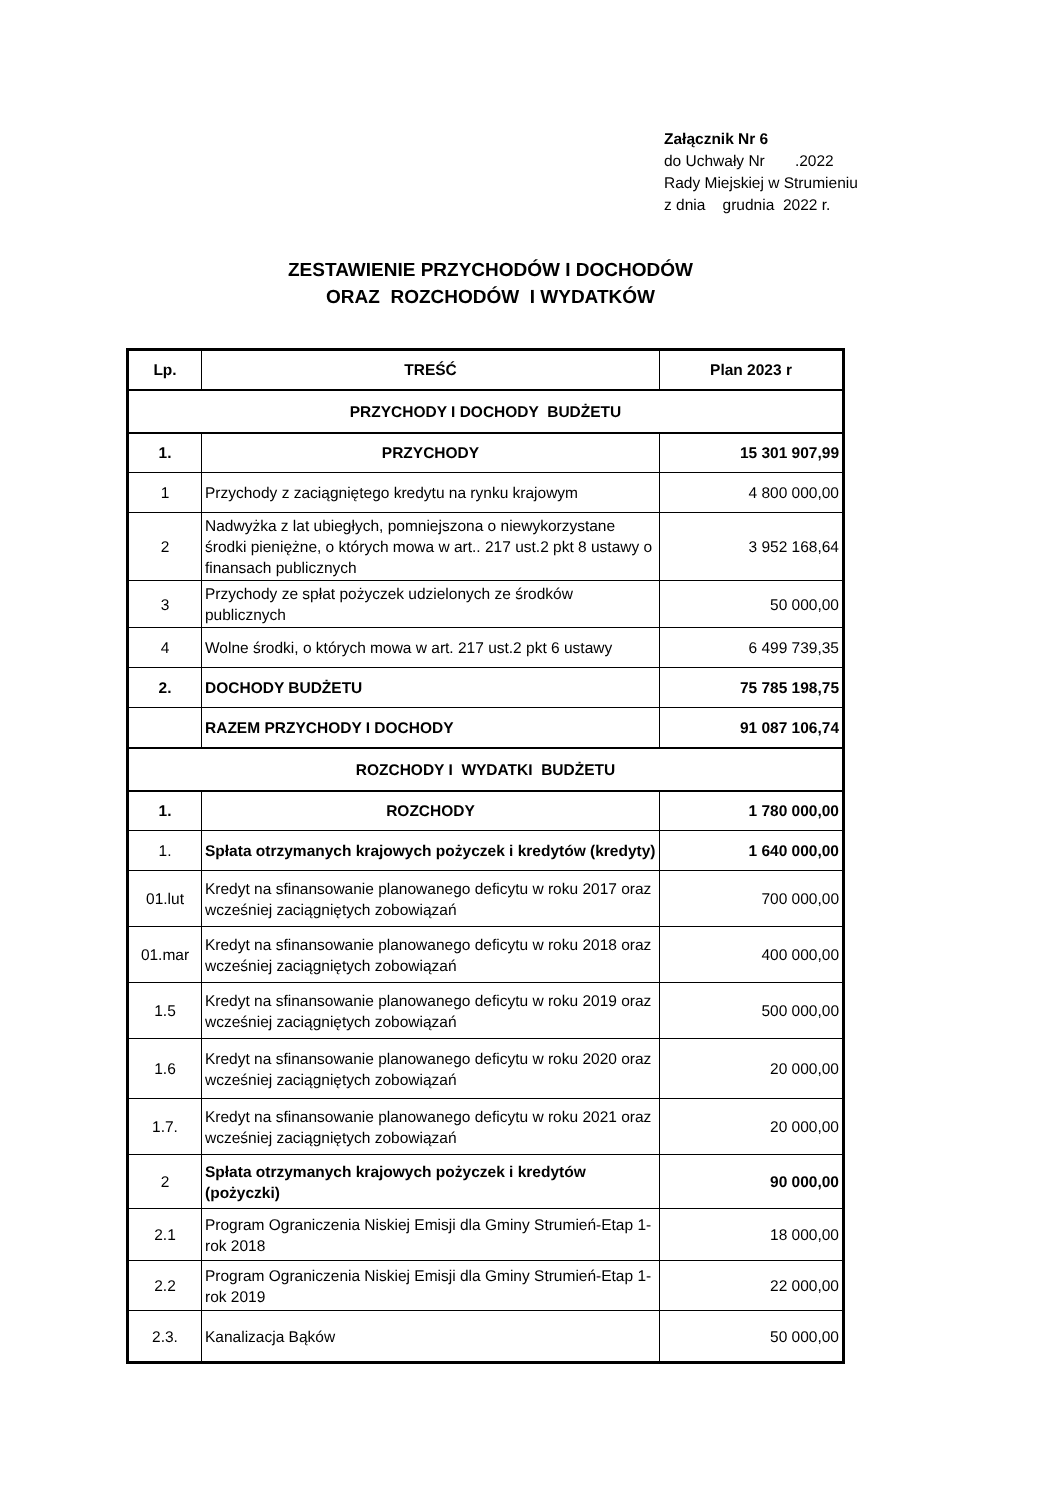Załącznik Nr 6
do Uchwały Nr .2022
Rady Miejskiej w Strumieniu
z dnia grudnia 2022 r.
ZESTAWIENIE PRZYCHODÓW I DOCHODÓW
ORAZ ROZCHODÓW I WYDATKÓW
| Lp. | TREŚĆ | Plan 2023 r |
| --- | --- | --- |
| PRZYCHODY I DOCHODY BUDŻETU | | |
| 1. | PRZYCHODY | 15 301 907,99 |
| 1 | Przychody z zaciągniętego kredytu na rynku krajowym | 4 800 000,00 |
| 2 | Nadwyżka z lat ubiegłych, pomniejszona o niewykorzystane środki pieniężne, o których mowa w art.. 217 ust.2 pkt 8 ustawy o finansach publicznych | 3 952 168,64 |
| 3 | Przychody ze spłat pożyczek udzielonych ze środków publicznych | 50 000,00 |
| 4 | Wolne środki, o których mowa w art. 217 ust.2 pkt 6 ustawy | 6 499 739,35 |
| 2. | DOCHODY BUDŻETU | 75 785 198,75 |
| | RAZEM PRZYCHODY I DOCHODY | 91 087 106,74 |
| ROZCHODY I WYDATKI BUDŻETU | | |
| 1. | ROZCHODY | 1 780 000,00 |
| 1. | Spłata otrzymanych krajowych pożyczek i kredytów (kredyty) | 1 640 000,00 |
| 01.lut | Kredyt na sfinansowanie planowanego deficytu w roku 2017 oraz wcześniej zaciągniętych zobowiązań | 700 000,00 |
| 01.mar | Kredyt na sfinansowanie planowanego deficytu w roku 2018 oraz wcześniej zaciągniętych zobowiązań | 400 000,00 |
| 1.5 | Kredyt na sfinansowanie planowanego deficytu w roku 2019 oraz wcześniej zaciągniętych zobowiązań | 500 000,00 |
| 1.6 | Kredyt na sfinansowanie planowanego deficytu w roku 2020 oraz wcześniej zaciągniętych zobowiązań | 20 000,00 |
| 1.7. | Kredyt na sfinansowanie planowanego deficytu w roku 2021 oraz wcześniej zaciągniętych zobowiązań | 20 000,00 |
| 2 | Spłata otrzymanych krajowych pożyczek i kredytów (pożyczki) | 90 000,00 |
| 2.1 | Program Ograniczenia Niskiej Emisji dla Gminy Strumień-Etap 1-rok 2018 | 18 000,00 |
| 2.2 | Program Ograniczenia Niskiej Emisji dla Gminy Strumień-Etap 1-rok 2019 | 22 000,00 |
| 2.3. | Kanalizacja Bąków | 50 000,00 |